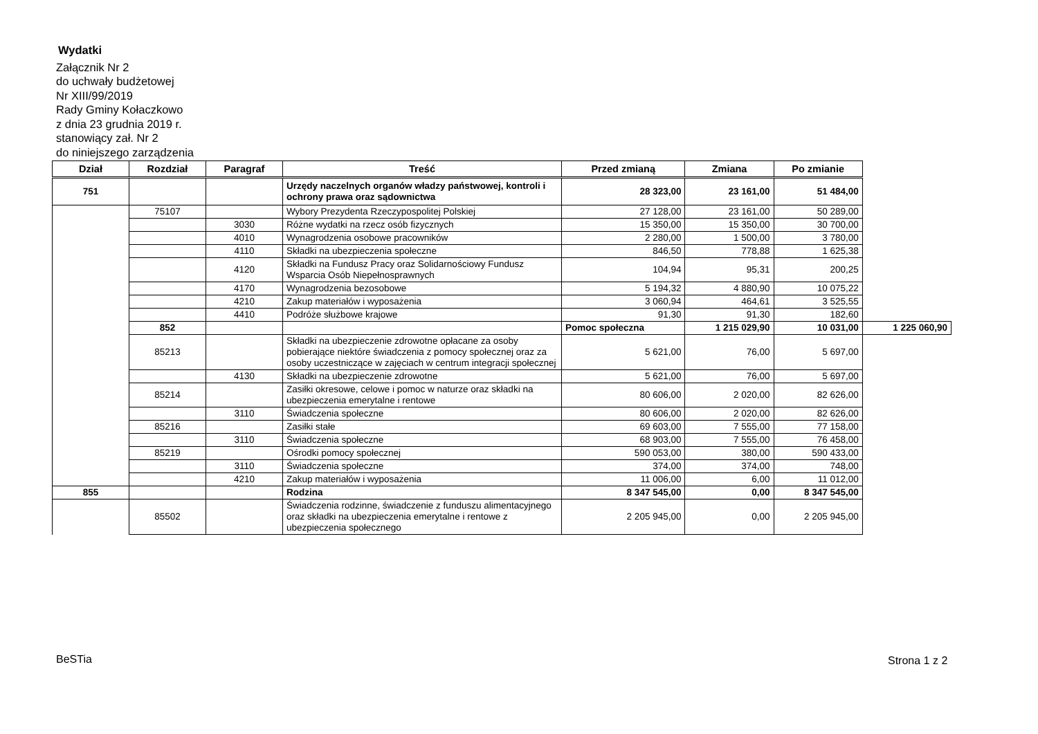Wydatki
Załącznik Nr 2
do uchwały budżetowej
Nr XIII/99/2019
Rady Gminy Kołaczkowo
z dnia 23 grudnia 2019 r.
stanowiący zał. Nr 2
do niniejszego zarządzenia
| Dział | Rozdział | Paragraf | Treść | Przed zmianą | Zmiana | Po zmianie | |
| --- | --- | --- | --- | --- | --- | --- | --- |
| 751 | | | Urzędy naczelnych organów władzy państwowej, kontroli i ochrony prawa oraz sądownictwa | 28 323,00 | 23 161,00 | 51 484,00 | |
| | 75107 | | Wybory Prezydenta Rzeczypospolitej Polskiej | 27 128,00 | 23 161,00 | 50 289,00 | |
| | | 3030 | Różne wydatki na rzecz osób fizycznych | 15 350,00 | 15 350,00 | 30 700,00 | |
| | | 4010 | Wynagrodzenia osobowe pracowników | 2 280,00 | 1 500,00 | 3 780,00 | |
| | | 4110 | Składki na ubezpieczenia społeczne | 846,50 | 778,88 | 1 625,38 | |
| | | 4120 | Składki na Fundusz Pracy oraz Solidarnościowy Fundusz Wsparcia Osób Niepełnosprawnych | 104,94 | 95,31 | 200,25 | |
| | | 4170 | Wynagrodzenia bezosobowe | 5 194,32 | 4 880,90 | 10 075,22 | |
| | | 4210 | Zakup materiałów i wyposażenia | 3 060,94 | 464,61 | 3 525,55 | |
| | | 4410 | Podróże służbowe krajowe | 91,30 | 91,30 | 182,60 | |
| | 852 | | | Pomoc społeczna | 1 215 029,90 | 10 031,00 | 1 225 060,90 |
| | 85213 | | Składki na ubezpieczenie zdrowotne opłacane za osoby pobierające niektóre świadczenia z pomocy społecznej oraz za osoby uczestniczące w zajęciach w centrum integracji społecznej | 5 621,00 | 76,00 | 5 697,00 | |
| | | 4130 | Składki na ubezpieczenie zdrowotne | 5 621,00 | 76,00 | 5 697,00 | |
| | 85214 | | Zasiłki okresowe, celowe i pomoc w naturze oraz składki na ubezpieczenia emerytalne i rentowe | 80 606,00 | 2 020,00 | 82 626,00 | |
| | | 3110 | Świadczenia społeczne | 80 606,00 | 2 020,00 | 82 626,00 | |
| | 85216 | | Zasiłki stałe | 69 603,00 | 7 555,00 | 77 158,00 | |
| | | 3110 | Świadczenia społeczne | 68 903,00 | 7 555,00 | 76 458,00 | |
| | 85219 | | Ośrodki pomocy społecznej | 590 053,00 | 380,00 | 590 433,00 | |
| | | 3110 | Świadczenia społeczne | 374,00 | 374,00 | 748,00 | |
| | | 4210 | Zakup materiałów i wyposażenia | 11 006,00 | 6,00 | 11 012,00 | |
| 855 | | | Rodzina | 8 347 545,00 | 0,00 | 8 347 545,00 | |
| | 85502 | | Świadczenia rodzinne, świadczenie z funduszu alimentacyjnego oraz składki na ubezpieczenia emerytalne i rentowe z ubezpieczenia społecznego | 2 205 945,00 | 0,00 | 2 205 945,00 | |
BeSTia Strona 1 z 2